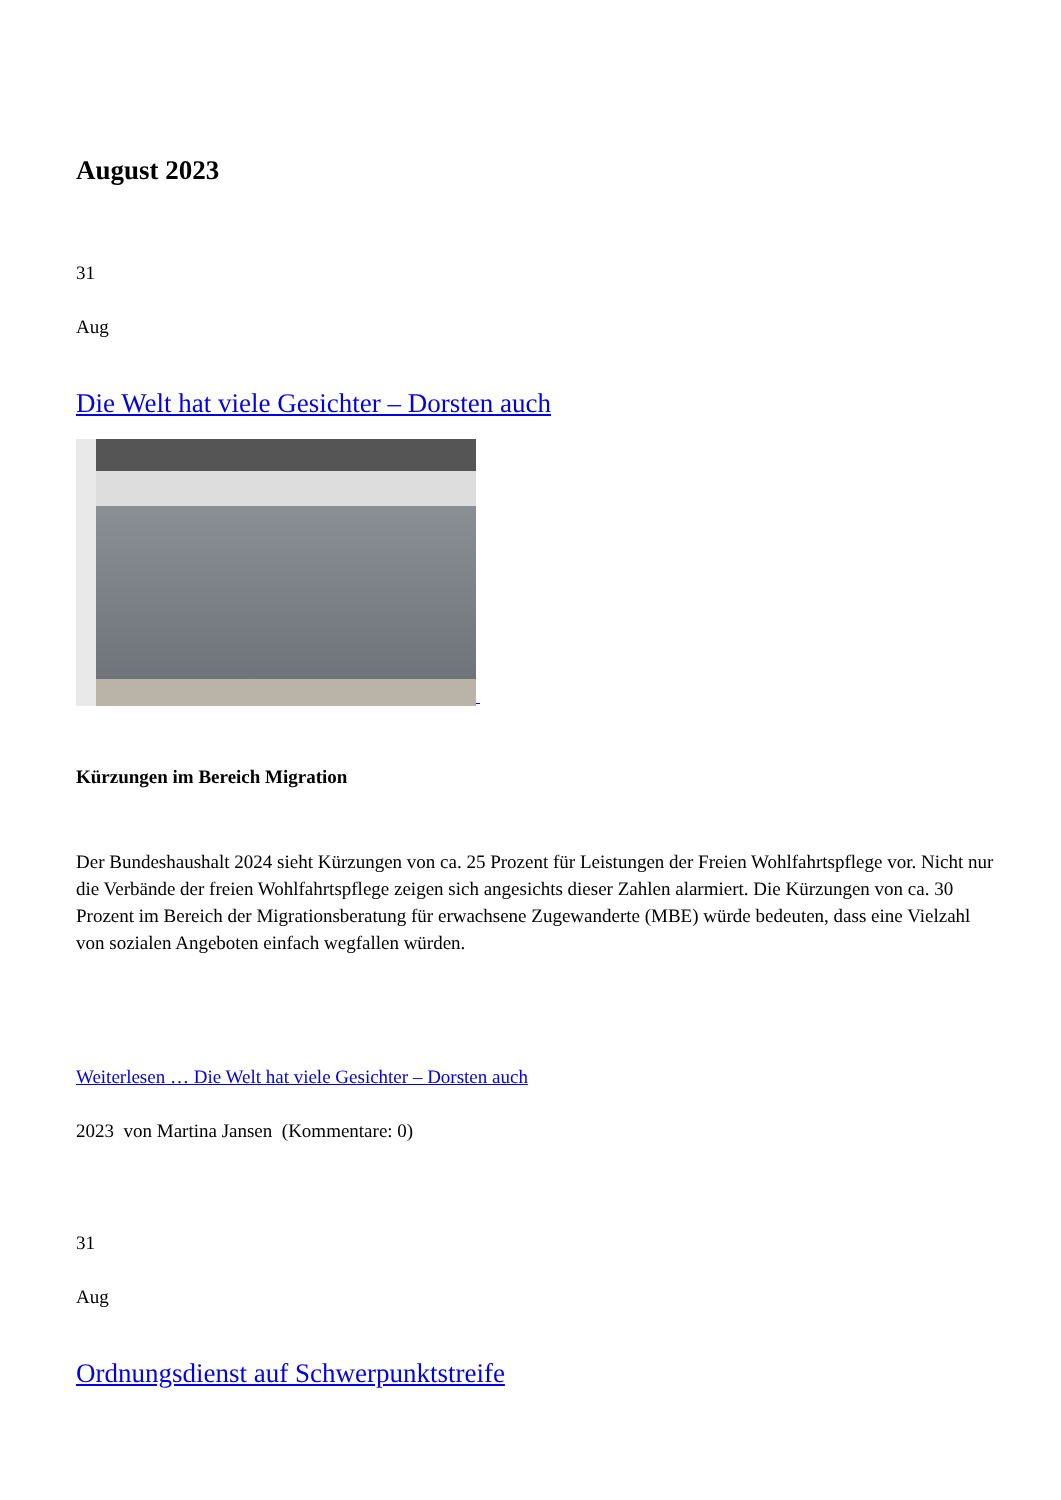August 2023
31
Aug
Die Welt hat viele Gesichter – Dorsten auch
Kürzungen im Bereich Migration
Der Bundeshaushalt 2024 sieht Kürzungen von ca. 25 Prozent für Leistungen der Freien Wohlfahrtspflege vor. Nicht nur die Verbände der freien Wohlfahrtspflege zeigen sich angesichts dieser Zahlen alarmiert. Die Kürzungen von ca. 30 Prozent im Bereich der Migrationsberatung für erwachsene Zugewanderte (MBE) würde bedeuten, dass eine Vielzahl von sozialen Angeboten einfach wegfallen würden.
Weiterlesen … Die Welt hat viele Gesichter – Dorsten auch
2023 von Martina Jansen (Kommentare: 0)
31
Aug
Ordnungsdienst auf Schwerpunktstreife